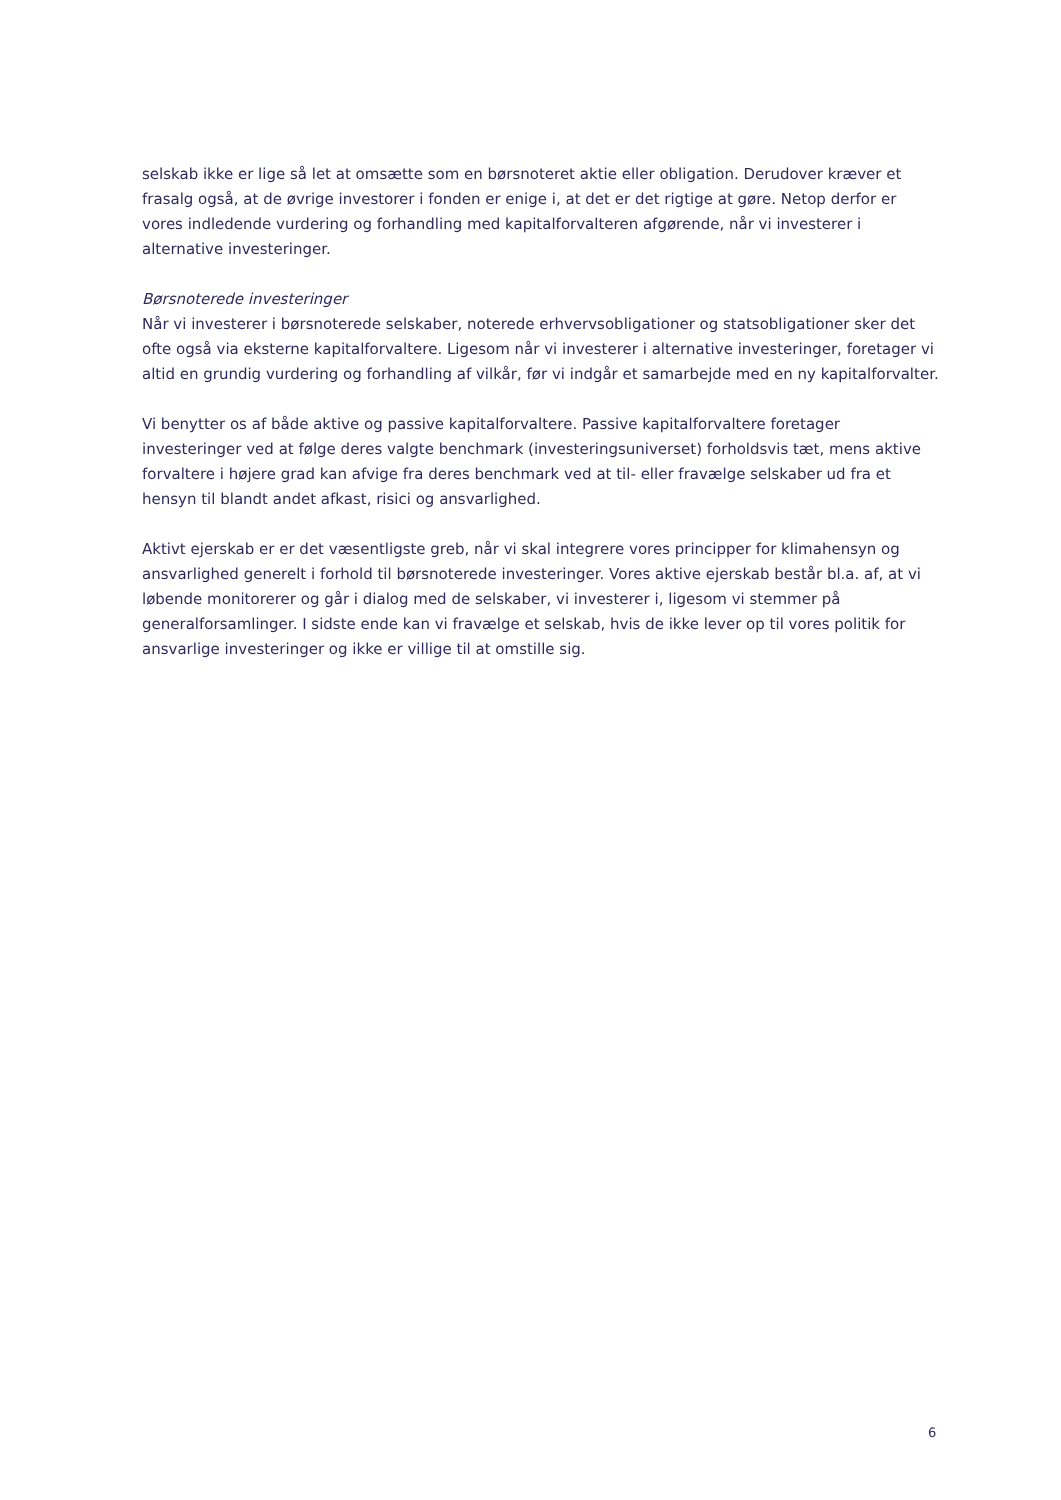selskab ikke er lige så let at omsætte som en børsnoteret aktie eller obligation. Derudover kræver et frasalg også, at de øvrige investorer i fonden er enige i, at det er det rigtige at gøre. Netop derfor er vores indledende vurdering og forhandling med kapitalforvalteren afgørende, når vi investerer i alternative investeringer.
Børsnoterede investeringer
Når vi investerer i børsnoterede selskaber, noterede erhvervsobligationer og statsobligationer sker det ofte også via eksterne kapitalforvaltere. Ligesom når vi investerer i alternative investeringer, foretager vi altid en grundig vurdering og forhandling af vilkår, før vi indgår et samarbejde med en ny kapitalforvalter.
Vi benytter os af både aktive og passive kapitalforvaltere. Passive kapitalforvaltere foretager investeringer ved at følge deres valgte benchmark (investeringsuniverset) forholdsvis tæt, mens aktive forvaltere i højere grad kan afvige fra deres benchmark ved at til- eller fravælge selskaber ud fra et hensyn til blandt andet afkast, risici og ansvarlighed.
Aktivt ejerskab er er det væsentligste greb, når vi skal integrere vores principper for klimahensyn og ansvarlighed generelt i forhold til børsnoterede investeringer. Vores aktive ejerskab består bl.a. af, at vi løbende monitorerer og går i dialog med de selskaber, vi investerer i, ligesom vi stemmer på generalforsamlinger. I sidste ende kan vi fravælge et selskab, hvis de ikke lever op til vores politik for ansvarlige investeringer og ikke er villige til at omstille sig.
6